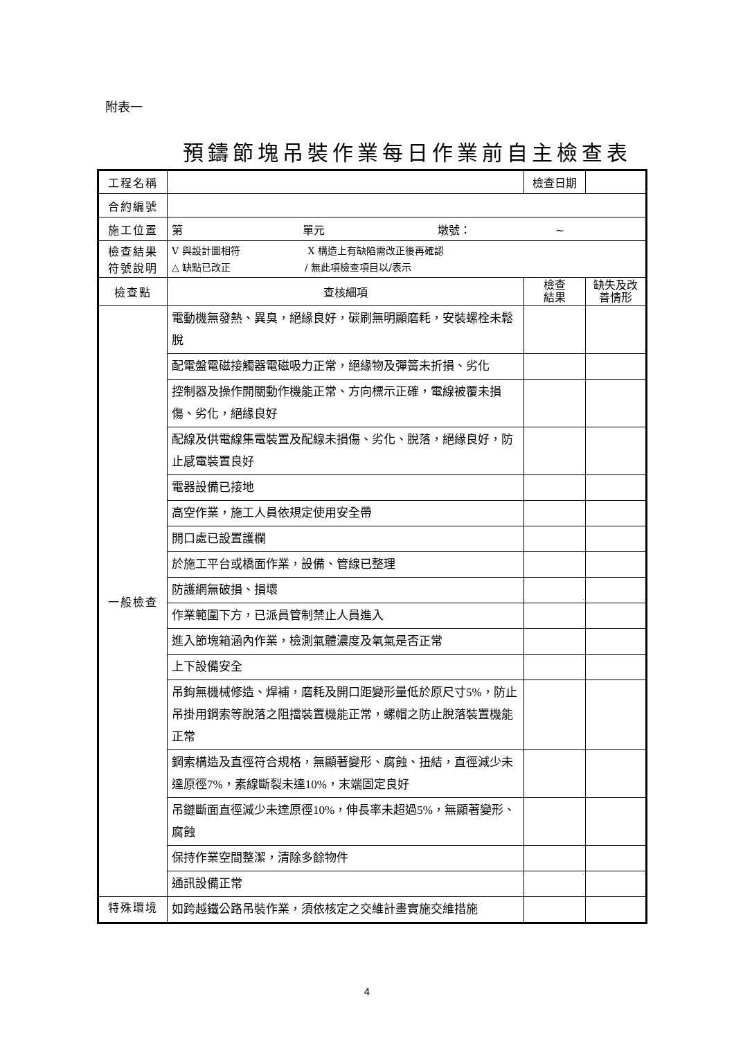附表一
預鑄節塊吊裝作業每日作業前自主檢查表
| 工程名稱 | | 檢查日期 | | |
| 合約編號 | | | | |
| 施工位置 | 第 單元 墩號： ~ | | | |
| 檢查結果 符號說明 | V 與設計圖相符 X 構造上有缺陷需改正後再確認 △ 缺點已改正 / 無此項檢查項目以/表示 | | | |
| 檢查點 | 查核細項 | 檢查 結果 | 缺失及改 善情形 | |
| 一般檢查 | 電動機無發熱、異臭，絕緣良好，碳刷無明顯磨耗，安裝螺栓未鬆脫 | | | |
| | 配電盤電磁接觸器電磁吸力正常，絕緣物及彈簧未折損、劣化 | | | |
| | 控制器及操作開關動作機能正常、方向標示正確，電線被覆未損傷、劣化，絕緣良好 | | | |
| | 配線及供電線集電裝置及配線未損傷、劣化、脫落，絕緣良好，防止感電裝置良好 | | | |
| | 電器設備已接地 | | | |
| | 高空作業，施工人員依規定使用安全帶 | | | |
| | 開口處已設置護欄 | | | |
| | 於施工平台或橋面作業，設備、管線已整理 | | | |
| | 防護網無破損、損壞 | | | |
| | 作業範圍下方，已派員管制禁止人員進入 | | | |
| | 進入節塊箱涵內作業，檢測氣體濃度及氧氣是否正常 | | | |
| | 上下設備安全 | | | |
| | 吊鉤無機械修造、焊補，磨耗及開口距變形量低於原尺寸5%，防止吊掛用鋼索等脫落之阻擋裝置機能正常，螺帽之防止脫落裝置機能正常 | | | |
| | 鋼索構造及直徑符合規格，無顯著變形、腐蝕、扭結，直徑減少未達原徑7%，素線斷裂未達10%，末端固定良好 | | | |
| | 吊鏈斷面直徑減少未達原徑10%，伸長率未超過5%，無顯著變形、腐蝕 | | | |
| | 保持作業空間整潔，清除多餘物件 | | | |
| | 通訊設備正常 | | | |
| 特殊環境 | 如跨越鐵公路吊裝作業，須依核定之交維計畫實施交維措施 | | | |
4